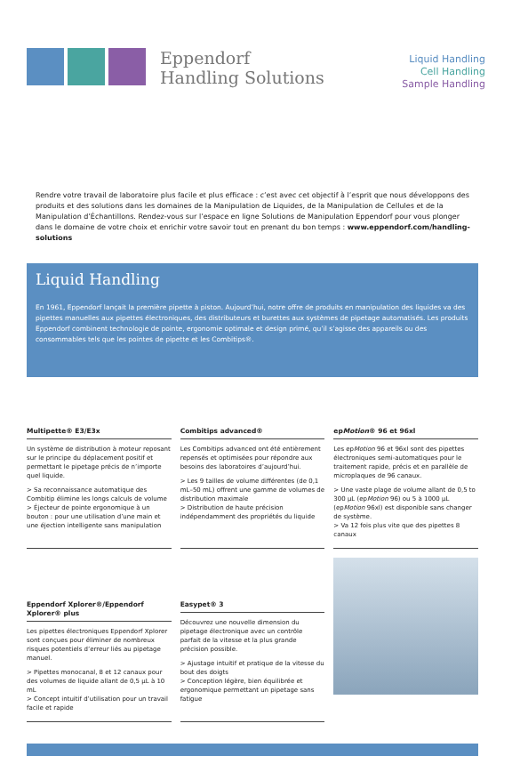Eppendorf
Handling Solutions
Liquid Handling
Cell Handling
Sample Handling
Rendre votre travail de laboratoire plus facile et plus efficace : c’est avec cet objectif à l’esprit que nous développons des produits et des solutions dans les domaines de la Manipulation de Liquides, de la Manipulation de Cellules et de la Manipulation d’Échantillons. Rendez-vous sur l’espace en ligne Solutions de Manipulation Eppendorf pour vous plonger dans le domaine de votre choix et enrichir votre savoir tout en prenant du bon temps : www.eppendorf.com/handling-solutions
Liquid Handling
En 1961, Eppendorf lançait la première pipette à piston. Aujourd’hui, notre offre de produits en manipulation des liquides va des pipettes manuelles aux pipettes électroniques, des distributeurs et burettes aux systèmes de pipetage automatisés. Les produits Eppendorf combinent technologie de pointe, ergonomie optimale et design primé, qu’il s’agisse des appareils ou des consommables tels que les pointes de pipette et les Combitips®.
Multipette® E3/E3x
Un système de distribution à moteur reposant sur le principe du déplacement positif et permettant le pipetage précis de n’importe quel liquide.
> Sa reconnaissance automatique des Combitip élimine les longs calculs de volume
> Éjecteur de pointe ergonomique à un bouton : pour une utilisation d’une main et une éjection intelligente sans manipulation
Combitips advanced®
Les Combitips advanced ont été entièrement repensés et optimisées pour répondre aux besoins des laboratoires d’aujourd’hui.
> Les 9 tailles de volume différentes (de 0,1 mL–50 mL) offrent une gamme de volumes de distribution maximale
> Distribution de haute précision indépendamment des propriétés du liquide
epMotion® 96 et 96xl
Les epMotion 96 et 96xl sont des pipettes électroniques semi-automatiques pour le traitement rapide, précis et en parallèle de microplaques de 96 canaux.
> Une vaste plage de volume allant de 0,5 to 300 µL (epMotion 96) ou 5 à 1000 µL (epMotion 96xl) est disponible sans changer de système.
> Va 12 fois plus vite que des pipettes 8 canaux
Eppendorf Xplorer®/Eppendorf Xplorer® plus
Les pipettes électroniques Eppendorf Xplorer sont conçues pour éliminer de nombreux risques potentiels d’erreur liés au pipetage manuel.
> Pipettes monocanal, 8 et 12 canaux pour des volumes de liquide allant de 0,5 µL à 10 mL
> Concept intuitif d’utilisation pour un travail facile et rapide
Easypet® 3
Découvrez une nouvelle dimension du pipetage électronique avec un contrôle parfait de la vitesse et la plus grande précision possible.
> Ajustage intuitif et pratique de la vitesse du bout des doigts
> Conception légère, bien équilibrée et ergonomique permettant un pipetage sans fatigue